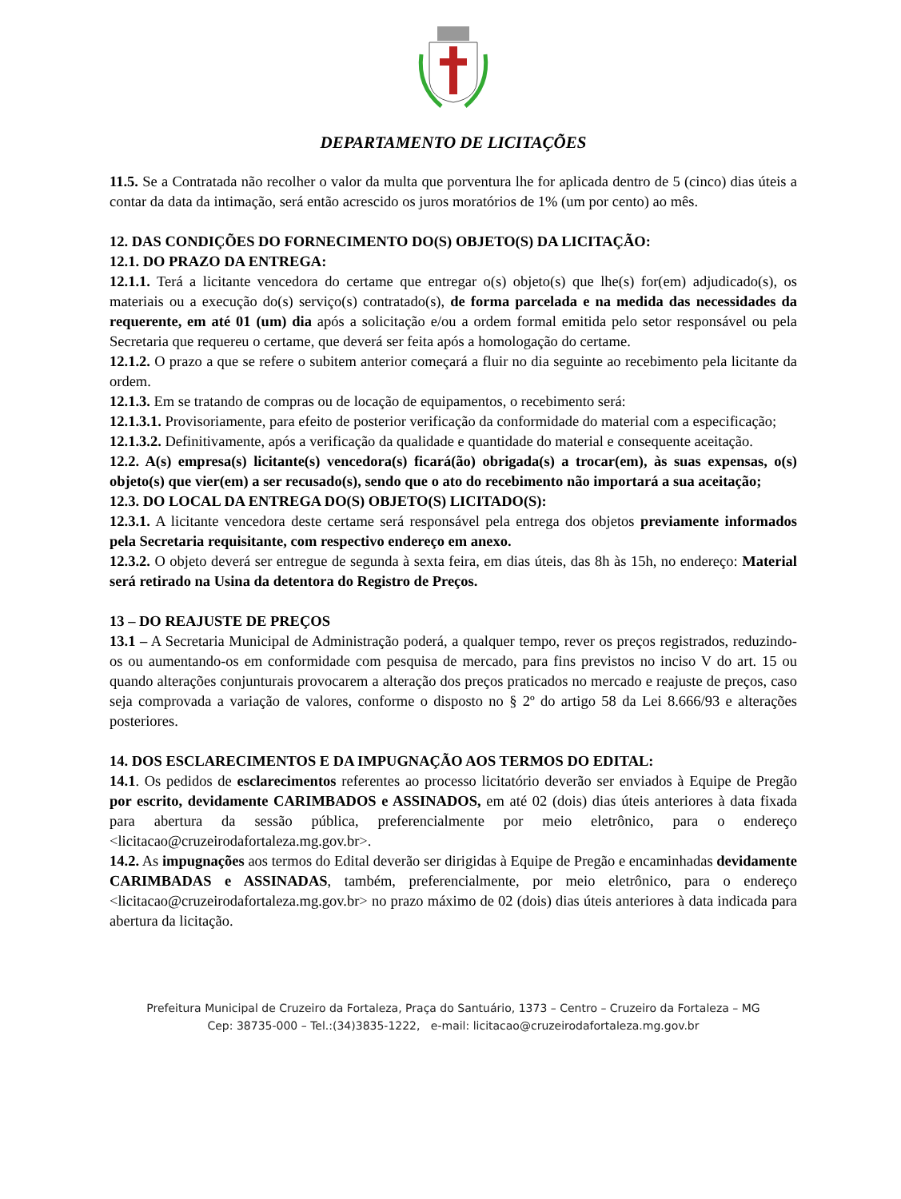DEPARTAMENTO DE LICITAÇÕES
11.5. Se a Contratada não recolher o valor da multa que porventura lhe for aplicada dentro de 5 (cinco) dias úteis a contar da data da intimação, será então acrescido os juros moratórios de 1% (um por cento) ao mês.
12. DAS CONDIÇÕES DO FORNECIMENTO DO(S) OBJETO(S) DA LICITAÇÃO:
12.1. DO PRAZO DA ENTREGA:
12.1.1. Terá a licitante vencedora do certame que entregar o(s) objeto(s) que lhe(s) for(em) adjudicado(s), os materiais ou a execução do(s) serviço(s) contratado(s), de forma parcelada e na medida das necessidades da requerente, em até 01 (um) dia após a solicitação e/ou a ordem formal emitida pelo setor responsável ou pela Secretaria que requereu o certame, que deverá ser feita após a homologação do certame.
12.1.2. O prazo a que se refere o subitem anterior começará a fluir no dia seguinte ao recebimento pela licitante da ordem.
12.1.3. Em se tratando de compras ou de locação de equipamentos, o recebimento será:
12.1.3.1. Provisoriamente, para efeito de posterior verificação da conformidade do material com a especificação;
12.1.3.2. Definitivamente, após a verificação da qualidade e quantidade do material e consequente aceitação.
12.2. A(s) empresa(s) licitante(s) vencedora(s) ficará(ão) obrigada(s) a trocar(em), às suas expensas, o(s) objeto(s) que vier(em) a ser recusado(s), sendo que o ato do recebimento não importará a sua aceitação;
12.3. DO LOCAL DA ENTREGA DO(S) OBJETO(S) LICITADO(S):
12.3.1. A licitante vencedora deste certame será responsável pela entrega dos objetos previamente informados pela Secretaria requisitante, com respectivo endereço em anexo.
12.3.2. O objeto deverá ser entregue de segunda à sexta feira, em dias úteis, das 8h às 15h, no endereço: Material será retirado na Usina da detentora do Registro de Preços.
13 – DO REAJUSTE DE PREÇOS
13.1 – A Secretaria Municipal de Administração poderá, a qualquer tempo, rever os preços registrados, reduzindo-os ou aumentando-os em conformidade com pesquisa de mercado, para fins previstos no inciso V do art. 15 ou quando alterações conjunturais provocarem a alteração dos preços praticados no mercado e reajuste de preços, caso seja comprovada a variação de valores, conforme o disposto no § 2º do artigo 58 da Lei 8.666/93 e alterações posteriores.
14. DOS ESCLARECIMENTOS E DA IMPUGNAÇÃO AOS TERMOS DO EDITAL:
14.1. Os pedidos de esclarecimentos referentes ao processo licitatório deverão ser enviados à Equipe de Pregão por escrito, devidamente CARIMBADOS e ASSINADOS, em até 02 (dois) dias úteis anteriores à data fixada para abertura da sessão pública, preferencialmente por meio eletrônico, para o endereço <licitacao@cruzeirodafortaleza.mg.gov.br>.
14.2. As impugnações aos termos do Edital deverão ser dirigidas à Equipe de Pregão e encaminhadas devidamente CARIMBADAS e ASSINADAS, também, preferencialmente, por meio eletrônico, para o endereço <licitacao@cruzeirodafortaleza.mg.gov.br> no prazo máximo de 02 (dois) dias úteis anteriores à data indicada para abertura da licitação.
Prefeitura Municipal de Cruzeiro da Fortaleza, Praça do Santuário, 1373 – Centro – Cruzeiro da Fortaleza – MG
Cep: 38735-000 – Tel.:(34)3835-1222, e-mail: licitacao@cruzeirodafortaleza.mg.gov.br